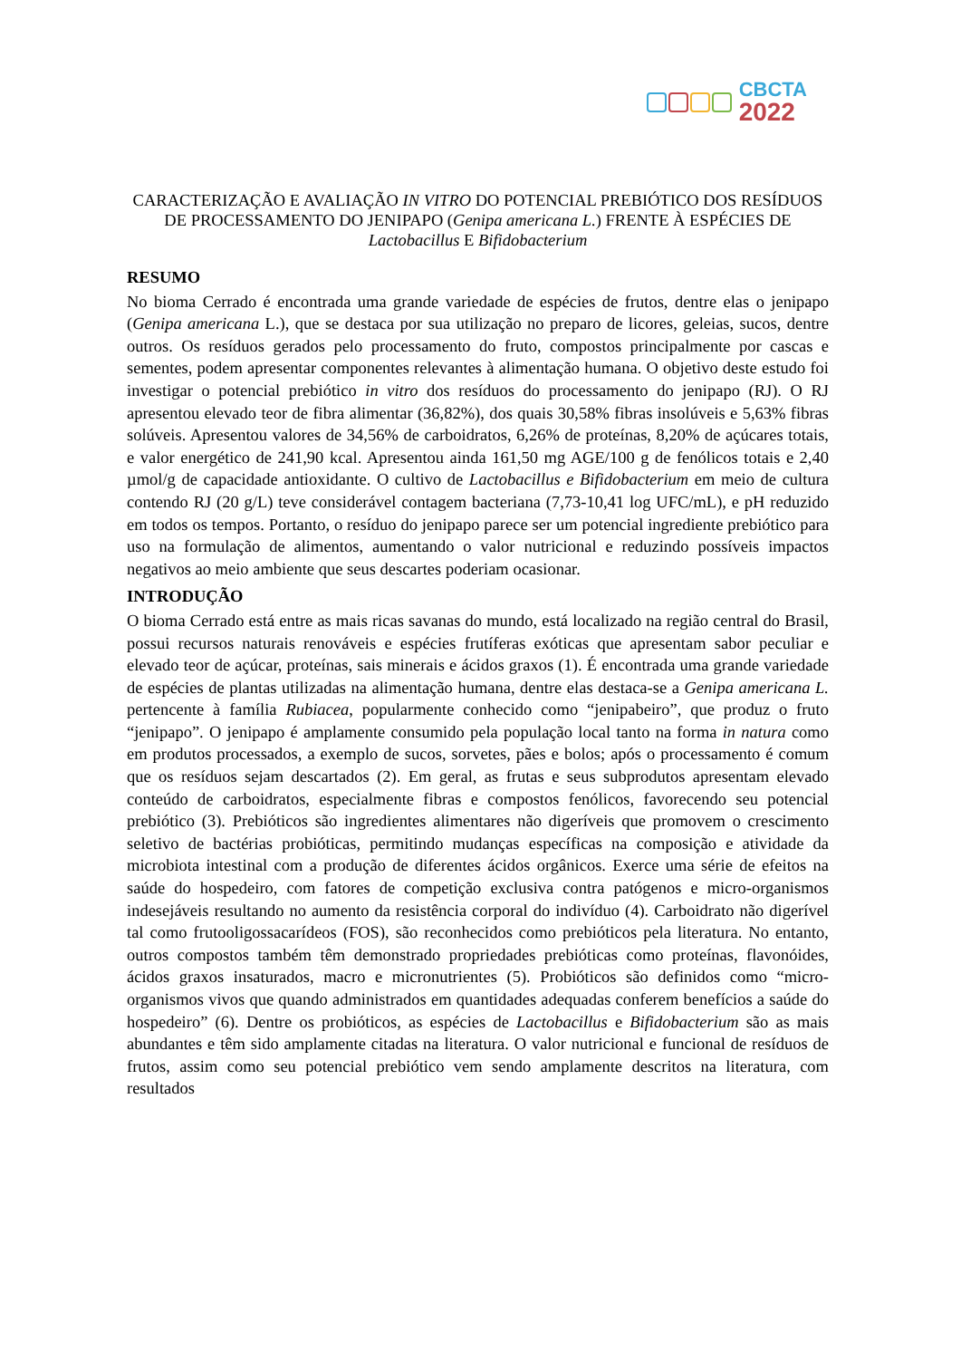CBCTA
2022
CARACTERIZAÇÃO E AVALIAÇÃO IN VITRO DO POTENCIAL PREBIÓTICO DOS RESÍDUOS DE PROCESSAMENTO DO JENIPAPO (Genipa americana L.) FRENTE À ESPÉCIES DE Lactobacillus E Bifidobacterium
RESUMO
No bioma Cerrado é encontrada uma grande variedade de espécies de frutos, dentre elas o jenipapo (Genipa americana L.), que se destaca por sua utilização no preparo de licores, geleias, sucos, dentre outros. Os resíduos gerados pelo processamento do fruto, compostos principalmente por cascas e sementes, podem apresentar componentes relevantes à alimentação humana. O objetivo deste estudo foi investigar o potencial prebiótico in vitro dos resíduos do processamento do jenipapo (RJ). O RJ apresentou elevado teor de fibra alimentar (36,82%), dos quais 30,58% fibras insolúveis e 5,63% fibras solúveis. Apresentou valores de 34,56% de carboidratos, 6,26% de proteínas, 8,20% de açúcares totais, e valor energético de 241,90 kcal. Apresentou ainda 161,50 mg AGE/100 g de fenólicos totais e 2,40 µmol/g de capacidade antioxidante. O cultivo de Lactobacillus e Bifidobacterium em meio de cultura contendo RJ (20 g/L) teve considerável contagem bacteriana (7,73-10,41 log UFC/mL), e pH reduzido em todos os tempos. Portanto, o resíduo do jenipapo parece ser um potencial ingrediente prebiótico para uso na formulação de alimentos, aumentando o valor nutricional e reduzindo possíveis impactos negativos ao meio ambiente que seus descartes poderiam ocasionar.
INTRODUÇÃO
O bioma Cerrado está entre as mais ricas savanas do mundo, está localizado na região central do Brasil, possui recursos naturais renováveis e espécies frutíferas exóticas que apresentam sabor peculiar e elevado teor de açúcar, proteínas, sais minerais e ácidos graxos (1). É encontrada uma grande variedade de espécies de plantas utilizadas na alimentação humana, dentre elas destaca-se a Genipa americana L. pertencente à família Rubiacea, popularmente conhecido como “jenipabeiro”, que produz o fruto “jenipapo”. O jenipapo é amplamente consumido pela população local tanto na forma in natura como em produtos processados, a exemplo de sucos, sorvetes, pães e bolos; após o processamento é comum que os resíduos sejam descartados (2). Em geral, as frutas e seus subprodutos apresentam elevado conteúdo de carboidratos, especialmente fibras e compostos fenólicos, favorecendo seu potencial prebiótico (3). Prebióticos são ingredientes alimentares não digeríveis que promovem o crescimento seletivo de bactérias probióticas, permitindo mudanças específicas na composição e atividade da microbiota intestinal com a produção de diferentes ácidos orgânicos. Exerce uma série de efeitos na saúde do hospedeiro, com fatores de competição exclusiva contra patógenos e micro-organismos indesejáveis resultando no aumento da resistência corporal do indivíduo (4). Carboidrato não digerível tal como frutooligossacarídeos (FOS), são reconhecidos como prebióticos pela literatura. No entanto, outros compostos também têm demonstrado propriedades prebióticas como proteínas, flavonóides, ácidos graxos insaturados, macro e micronutrientes (5). Probióticos são definidos como “micro-organismos vivos que quando administrados em quantidades adequadas conferem benefícios a saúde do hospedeiro” (6). Dentre os probióticos, as espécies de Lactobacillus e Bifidobacterium são as mais abundantes e têm sido amplamente citadas na literatura. O valor nutricional e funcional de resíduos de frutos, assim como seu potencial prebiótico vem sendo amplamente descritos na literatura, com resultados